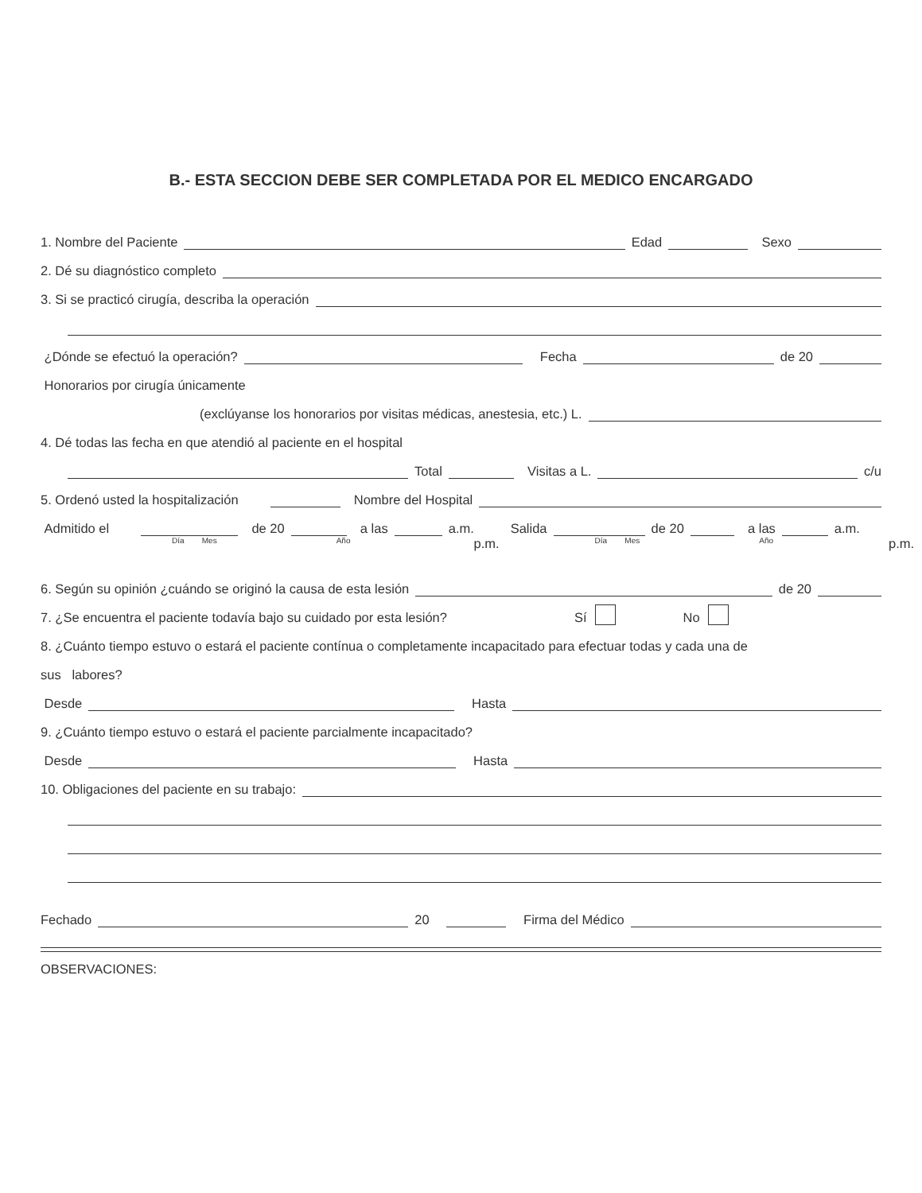B.- ESTA SECCION DEBE SER COMPLETADA POR EL MEDICO ENCARGADO
1. Nombre del Paciente Edad Sexo
2. Dé su diagnóstico completo
3. Si se practicó cirugía, describa la operación
¿Dónde se efectuó la operación? Fecha de 20
Honorarios por cirugía únicamente
(exclúyanse los honorarios por visitas médicas, anestesia, etc.) L.
4. Dé todas las fecha en que atendió al paciente en el hospital
Total Visitas a L. c/u
5. Ordenó usted la hospitalización Nombre del Hospital
Admitido el de 20 a las a.m. Salida de 20 a las a.m.
Día Mes Año p.m. Día Mes Año p.m.
6. Según su opinión ¿cuándo se originó la causa de esta lesión de 20
7. ¿Se encuentra el paciente todavía bajo su cuidado por esta lesión? Sí No
8. ¿Cuánto tiempo estuvo o estará el paciente contínua o completamente incapacitado para efectuar todas y cada una de
sus labores?
Desde Hasta
9. ¿Cuánto tiempo estuvo o estará el paciente parcialmente incapacitado?
Desde Hasta
10. Obligaciones del paciente en su trabajo:
Fechado 20 Firma del Médico
OBSERVACIONES: